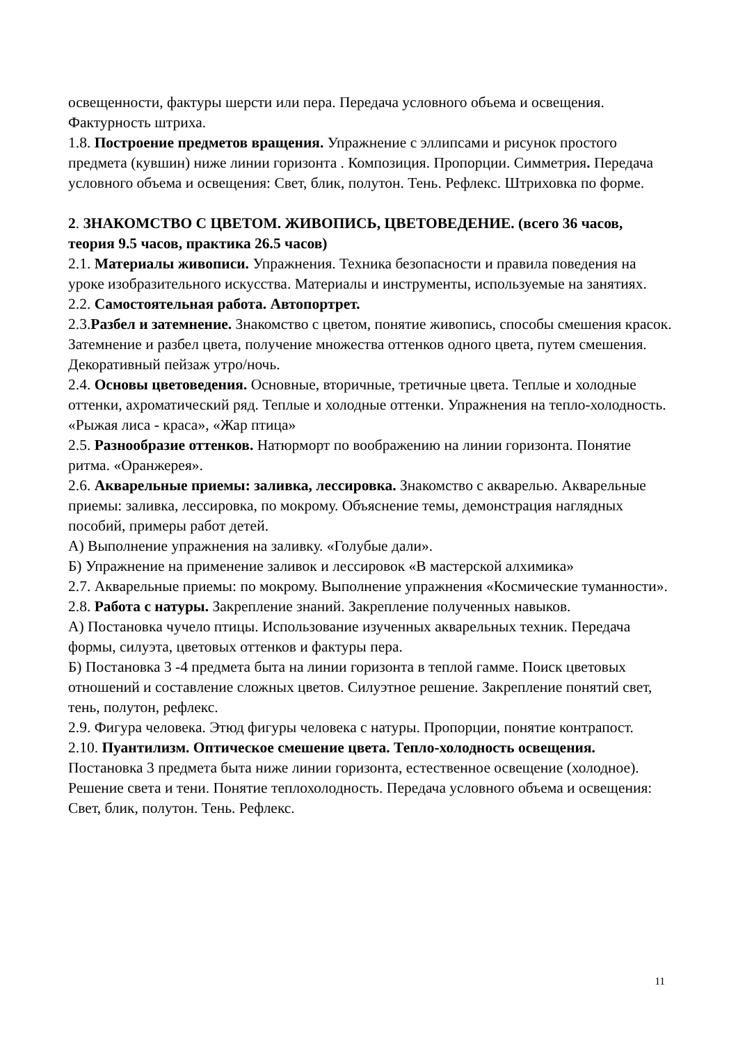освещенности, фактуры шерсти или пера. Передача условного объема и освещения. Фактурность штриха.
1.8. Построение предметов вращения. Упражнение с эллипсами и рисунок простого предмета (кувшин) ниже линии горизонта . Композиция. Пропорции. Симметрия. Передача условного объема и освещения: Свет, блик, полутон. Тень. Рефлекс. Штриховка по форме.
2. ЗНАКОМСТВО С ЦВЕТОМ. ЖИВОПИСЬ, ЦВЕТОВЕДЕНИЕ. (всего 36 часов, теория 9.5 часов, практика 26.5 часов)
2.1. Материалы живописи. Упражнения. Техника безопасности и правила поведения на уроке изобразительного искусства. Материалы и инструменты, используемые на занятиях.
2.2. Самостоятельная работа. Автопортрет.
2.3.Разбел и затемнение. Знакомство с цветом, понятие живопись, способы смешения красок. Затемнение и разбел цвета, получение множества оттенков одного цвета, путем смешения. Декоративный пейзаж утро/ночь.
2.4. Основы цветоведения. Основные, вторичные, третичные цвета. Теплые и холодные оттенки, ахроматический ряд. Теплые и холодные оттенки. Упражнения на тепло-холодность. «Рыжая лиса - краса», «Жар птица»
2.5. Разнообразие оттенков. Натюрморт по воображению на линии горизонта. Понятие ритма. «Оранжерея».
2.6. Акварельные приемы: заливка, лессировка. Знакомство с акварелью. Акварельные приемы: заливка, лессировка, по мокрому. Объяснение темы, демонстрация наглядных пособий, примеры работ детей.
А) Выполнение упражнения на заливку. «Голубые дали».
Б) Упражнение на применение заливок и лессировок «В мастерской алхимика»
2.7. Акварельные приемы: по мокрому. Выполнение упражнения «Космические туманности».
2.8. Работа с натуры. Закрепление знаний. Закрепление полученных навыков.
А) Постановка чучело птицы. Использование изученных акварельных техник. Передача формы, силуэта, цветовых оттенков и фактуры пера.
Б) Постановка 3 -4 предмета быта на линии горизонта в теплой гамме. Поиск цветовых отношений и составление сложных цветов. Силуэтное решение. Закрепление понятий свет, тень, полутон, рефлекс.
2.9. Фигура человека. Этюд фигуры человека с натуры. Пропорции, понятие контрапост.
2.10. Пуантилизм. Оптическое смешение цвета. Тепло-холодность освещения. Постановка 3 предмета быта ниже линии горизонта, естественное освещение (холодное). Решение света и тени. Понятие теплохолодность. Передача условного объема и освещения: Свет, блик, полутон. Тень. Рефлекс.
11